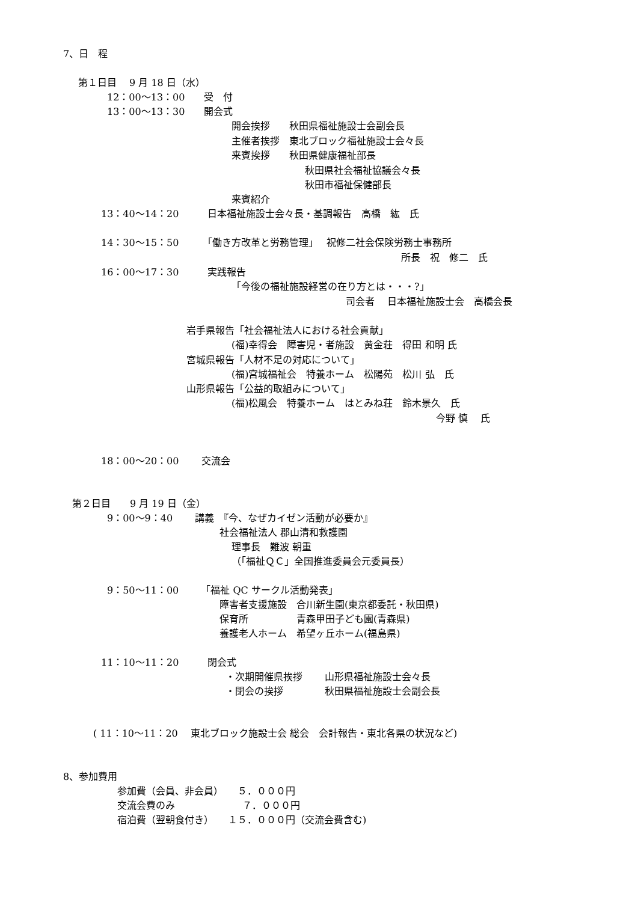7、日　程
第１日目　 9 月 18 日（水）
12：00～13：00　　受　付
13：00～13：30　　開会式
開会挨拶　　秋田県福祉施設士会副会長
主催者挨拶　東北ブロック福祉施設士会々長
来賓挨拶　　秋田県健康福祉部長
秋田県社会福祉協議会々長
秋田市福祉保健部長
来賓紹介
13：40～14：20　　　日本福祉施設士会々長・基調報告　高橋　紘　氏
14：30～15：50　　　「働き方改革と労務管理」　 祝修二社会保険労務士事務所
所長　祝　修二　氏
16：00～17：30　　　実践報告
「今後の福祉施設経営の在り方とは・・・?」
司会者　 日本福祉施設士会　高橋会長
岩手県報告「社会福祉法人における社会貢献」
(福)幸得会　障害児・者施設　黄金荘　得田 和明 氏
宮城県報告「人材不足の対応について」
(福)宮城福祉会　特養ホーム　松陽苑　松川 弘　氏
山形県報告「公益的取組みについて」
(福)松風会　特養ホーム　はとみね荘　鈴木景久　氏
今野 慎　 氏
18：00～20：00　　 交流会
第２日目　　9 月 19 日（金）
9：00～9：40　　 講義　『今、なぜカイゼン活動が必要か』
社会福祉法人 郡山清和救護園
理事長　難波 朝重
（「福祉ＱＣ」全国推進委員会元委員長）
9：50～11：00　　 「福祉 QC サークル活動発表」
障害者支援施設　合川新生園(東京都委託・秋田県)
保育所　　　　　青森甲田子ども園(青森県)
養護老人ホーム　希望ヶ丘ホーム(福島県)
11：10～11：20　　　閉会式
・次期開催県挨拶　　 山形県福祉施設士会々長
・閉会の挨拶　　　　 秋田県福祉施設士会副会長
( 11：10～11：20　 東北ブロック施設士会 総会　会計報告・東北各県の状況など)
8、参加費用
参加費（会員、非会員）　　５．０００円
交流会費のみ　　　　　　　７．０００円
宿泊費（翌朝食付き）　　１５．０００円（交流会費含む)